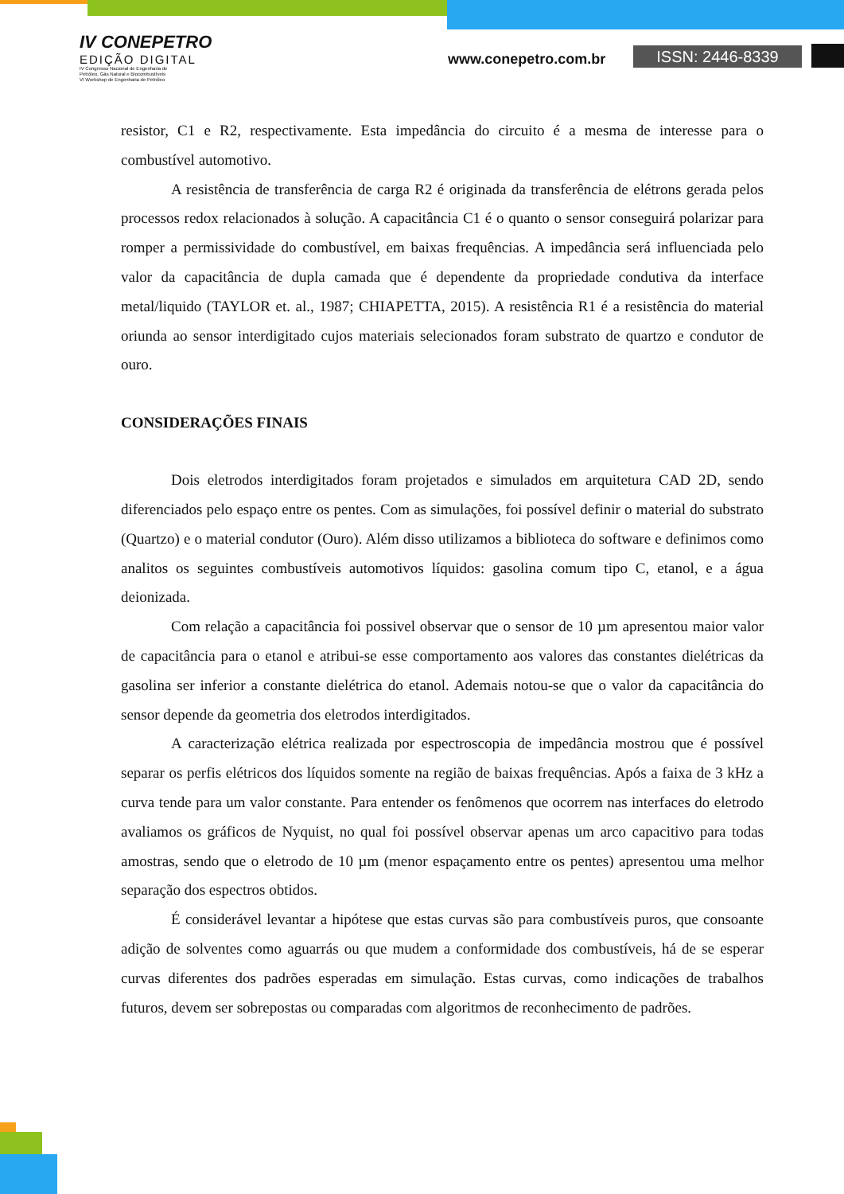IV CONEPETRO
EDIÇÃO DIGITAL
IV Congresso Nacional de Engenharia de
Petróleo, Gás Natural e Biocombustíveis
VI Workshop de Engenharia de Petróleo
www.conepetro.com.br ISSN: 2446-8339
resistor, C1 e R2, respectivamente. Esta impedância do circuito é a mesma de interesse para o combustível automotivo.
A resistência de transferência de carga R2 é originada da transferência de elétrons gerada pelos processos redox relacionados à solução. A capacitância C1 é o quanto o sensor conseguirá polarizar para romper a permissividade do combustível, em baixas frequências. A impedância será influenciada pelo valor da capacitância de dupla camada que é dependente da propriedade condutiva da interface metal/liquido (TAYLOR et. al., 1987; CHIAPETTA, 2015). A resistência R1 é a resistência do material oriunda ao sensor interdigitado cujos materiais selecionados foram substrato de quartzo e condutor de ouro.
CONSIDERAÇÕES FINAIS
Dois eletrodos interdigitados foram projetados e simulados em arquitetura CAD 2D, sendo diferenciados pelo espaço entre os pentes. Com as simulações, foi possível definir o material do substrato (Quartzo) e o material condutor (Ouro). Além disso utilizamos a biblioteca do software e definimos como analitos os seguintes combustíveis automotivos líquidos: gasolina comum tipo C, etanol, e a água deionizada.
Com relação a capacitância foi possivel observar que o sensor de 10 µm apresentou maior valor de capacitância para o etanol e atribui-se esse comportamento aos valores das constantes dielétricas da gasolina ser inferior a constante dielétrica do etanol. Ademais notou-se que o valor da capacitância do sensor depende da geometria dos eletrodos interdigitados.
A caracterização elétrica realizada por espectroscopia de impedância mostrou que é possível separar os perfis elétricos dos líquidos somente na região de baixas frequências. Após a faixa de 3 kHz a curva tende para um valor constante. Para entender os fenômenos que ocorrem nas interfaces do eletrodo avaliamos os gráficos de Nyquist, no qual foi possível observar apenas um arco capacitivo para todas amostras, sendo que o eletrodo de 10 µm (menor espaçamento entre os pentes) apresentou uma melhor separação dos espectros obtidos.
É considerável levantar a hipótese que estas curvas são para combustíveis puros, que consoante adição de solventes como aguarrás ou que mudem a conformidade dos combustíveis, há de se esperar curvas diferentes dos padrões esperadas em simulação. Estas curvas, como indicações de trabalhos futuros, devem ser sobrepostas ou comparadas com algoritmos de reconhecimento de padrões.